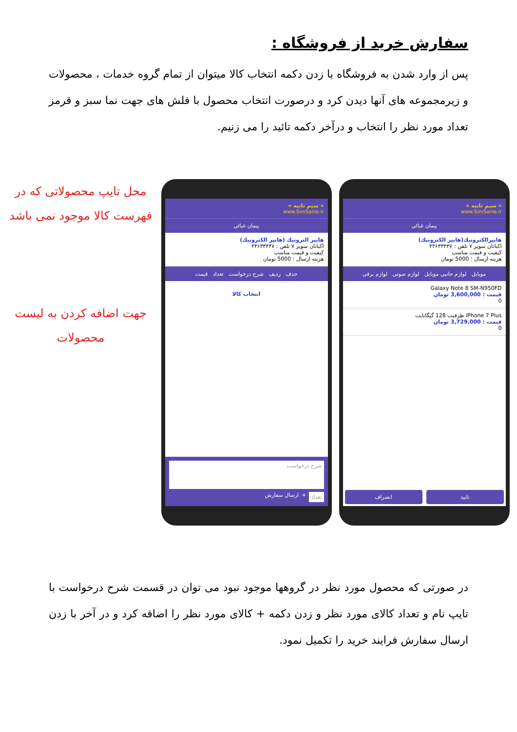سفارش خرید از فروشگاه :
پس از وارد شدن به فروشگاه با زدن دکمه انتخاب کالا میتوان از تمام گروه خدمات ، محصولات و زیرمجموعه های آنها دیدن کرد و درصورت انتخاب محصول با فلش های جهت نما سبز و قرمز تعداد مورد نظر را انتخاب و درآخر دکمه تائید را می زنیم.
محل تایپ محصولاتی که در فهرست کالا موجود نمی باشد
جهت اضافه کردن به لیست محصولات
« سیم ثانیه »
www.SimSanie.ir
پیمان غیائی
هایپر الترونیك (هایپر الكترونیك)
اكباتان سوپر ۷ تلفن : ۴۴۶۳۳۴۴۷
كیفیت و قیمت مناسب
هزینه ارسال : 5000 تومان
حذف ردیف شرح درخواست تعداد قیمت
انتخاب کالا
شرح درخواست
تعداد + ارسال سفارش
« سیم ثانیه »
www.SimSanie.ir
پیمان غیائی
هایپرالکترونیك(هایپر الكترونیك)
اكباتان سوپر ۷ تلفن : ۴۴۶۳۳۴۴۷
كیفیت و قیمت مناسب
هزینه ارسال : 5000 تومان
موبایل لوازم جانبی موبایل لوازم صوتی لوازم برقی
Galaxy Note 8 SM-N950FD
قیمت : 3,600,000 تومان
0
iPhone 7 Plus ظرفیت 128 گیگابایت
قیمت : 3,729,000 تومان
0
تایید انصراف
در صورتی که محصول مورد نظر در گروهها موجود نبود می توان در قسمت شرح درخواست با تایپ نام و تعداد کالای مورد نظر و زدن دکمه + کالای مورد نظر را اضافه کرد و در آخر با زدن ارسال سفارش فرایند خرید را تکمیل نمود.